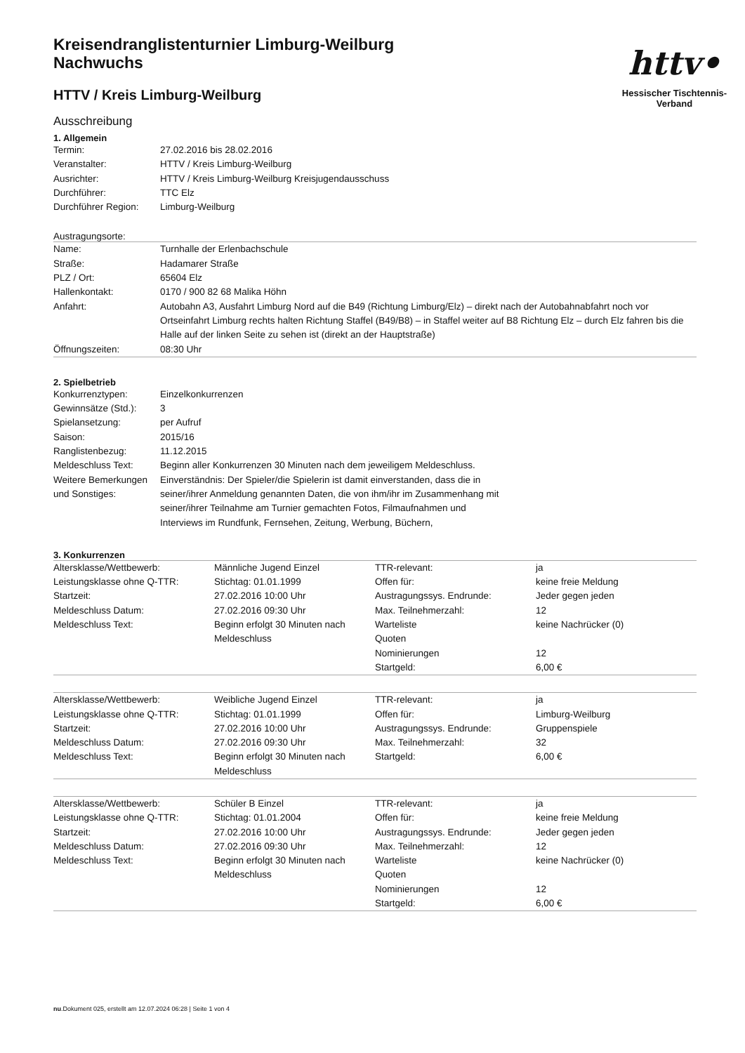httv•
Hessischer Tischtennis-Verband
Kreisendranglistenturnier Limburg-Weilburg
Nachwuchs
HTTV / Kreis Limburg-Weilburg
Ausschreibung
1. Allgemein
| Termin: | 27.02.2016 bis 28.02.2016 |
| Veranstalter: | HTTV / Kreis Limburg-Weilburg |
| Ausrichter: | HTTV / Kreis Limburg-Weilburg Kreisjugendausschuss |
| Durchführer: | TTC Elz |
| Durchführer Region: | Limburg-Weilburg |
Austragungsorte:
| Name: | Turnhalle der Erlenbachschule |
| Straße: | Hadamarer Straße |
| PLZ / Ort: | 65604 Elz |
| Hallenkontakt: | 0170 / 900 82 68 Malika Höhn |
| Anfahrt: | Autobahn A3, Ausfahrt Limburg Nord auf die B49 (Richtung Limburg/Elz) – direkt nach der Autobahnabfahrt noch vor Ortseinfahrt Limburg rechts halten Richtung Staffel (B49/B8) – in Staffel weiter auf B8 Richtung Elz – durch Elz fahren bis die Halle auf der linken Seite zu sehen ist (direkt an der Hauptstraße) |
| Öffnungszeiten: | 08:30 Uhr |
2. Spielbetrieb
| Konkurrenztypen: | Einzelkonkurrenzen |
| Gewinnsätze (Std.): | 3 |
| Spielansetzung: | per Aufruf |
| Saison: | 2015/16 |
| Ranglistenbezug: | 11.12.2015 |
| Meldeschluss Text: | Beginn aller Konkurrenzen 30 Minuten nach dem jeweiligem Meldeschluss. |
| Weitere Bemerkungen und Sonstiges: | Einverständnis: Der Spieler/die Spielerin ist damit einverstanden, dass die in seiner/ihrer Anmeldung genannten Daten, die von ihm/ihr im Zusammenhang mit seiner/ihrer Teilnahme am Turnier gemachten Fotos, Filmaufnahmen und Interviews im Rundfunk, Fernsehen, Zeitung, Werbung, Büchern, |
3. Konkurrenzen
| Altersklasse/Wettbewerb: | Männliche Jugend Einzel | TTR-relevant: | ja |
| Leistungsklasse ohne Q-TTR: | Stichtag: 01.01.1999 | Offen für: | keine freie Meldung |
| Startzeit: | 27.02.2016 10:00 Uhr | Austragungssys. Endrunde: | Jeder gegen jeden |
| Meldeschluss Datum: | 27.02.2016 09:30 Uhr | Max. Teilnehmerzahl: | 12 |
| Meldeschluss Text: | Beginn erfolgt 30 Minuten nach Meldeschluss | Warteliste Quoten | keine Nachrücker (0) |
| | | Nominierungen | 12 |
| | | Startgeld: | 6,00 € |
| Altersklasse/Wettbewerb: | Weibliche Jugend Einzel | TTR-relevant: | ja |
| Leistungsklasse ohne Q-TTR: | Stichtag: 01.01.1999 | Offen für: | Limburg-Weilburg |
| Startzeit: | 27.02.2016 10:00 Uhr | Austragungssys. Endrunde: | Gruppenspiele |
| Meldeschluss Datum: | 27.02.2016 09:30 Uhr | Max. Teilnehmerzahl: | 32 |
| Meldeschluss Text: | Beginn erfolgt 30 Minuten nach Meldeschluss | Startgeld: | 6,00 € |
| Altersklasse/Wettbewerb: | Schüler B Einzel | TTR-relevant: | ja |
| Leistungsklasse ohne Q-TTR: | Stichtag: 01.01.2004 | Offen für: | keine freie Meldung |
| Startzeit: | 27.02.2016 10:00 Uhr | Austragungssys. Endrunde: | Jeder gegen jeden |
| Meldeschluss Datum: | 27.02.2016 09:30 Uhr | Max. Teilnehmerzahl: | 12 |
| Meldeschluss Text: | Beginn erfolgt 30 Minuten nach Meldeschluss | Warteliste Quoten | keine Nachrücker (0) |
| | | Nominierungen | 12 |
| | | Startgeld: | 6,00 € |
nu.Dokument 025, erstellt am 12.07.2024 06:28 | Seite 1 von 4